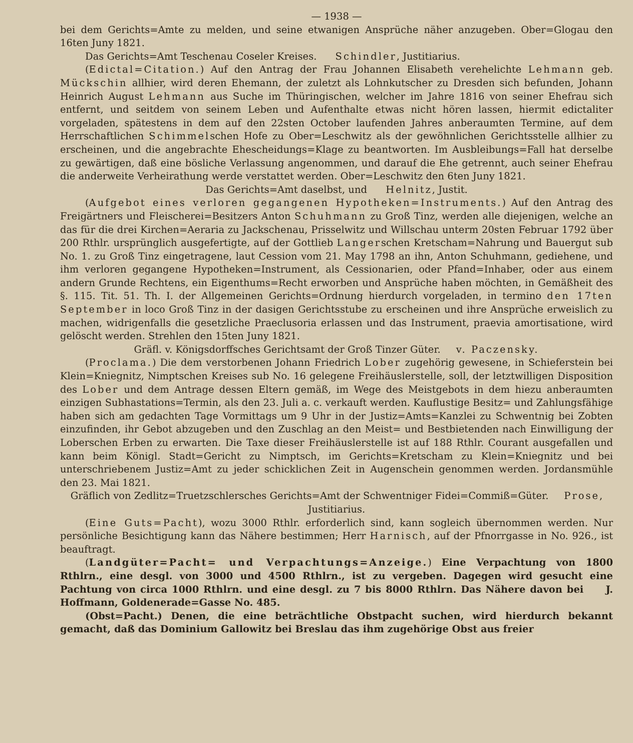— 1938 —
bei dem Gerichts=Amte zu melden, und seine etwanigen Ansprüche näher anzugeben. Ober=Glogau den 16ten Juny 1821.
Das Gerichts=Amt Teschenau Coseler Kreises. Schindler, Justitiarius.
(Edictal=Citation.) Auf den Antrag der Frau Johannen Elisabeth verehelichte Lehmann geb. Mückschin allhier, wird deren Ehemann, der zuletzt als Lohnkutscher zu Dresden sich befunden, Johann Heinrich August Lehmann aus Suche im Thüringischen, welcher im Jahre 1816 von seiner Ehefrau sich entfernt, und seitdem von seinem Leben und Aufenthalte etwas nicht hören lassen, hiermit edictaliter vorgeladen, spätestens in dem auf den 22sten October laufenden Jahres anberaumten Termine, auf dem Herrschaftlichen Schimmelschen Hofe zu Ober=Leschwitz als der gewöhnlichen Gerichtsstelle allhier zu erscheinen, und die angebrachte Ehescheidungs=Klage zu beantworten. Im Ausbleibungs=Fall hat derselbe zu gewärtigen, daß eine bösliche Verlassung angenommen, und darauf die Ehe getrennt, auch seiner Ehefrau die anderweite Verheirathung werde verstattet werden. Ober=Leschwitz den 6ten Juny 1821.
Das Gerichts=Amt daselbst, und Helnitz, Justit.
(Aufgebot eines verloren gegangenen Hypotheken=Instruments.) Auf den Antrag des Freigärtners und Fleischerei=Besitzers Anton Schuhmann zu Groß Tinz, werden alle diejenigen, welche an das für die drei Kirchen=Aeraria zu Jackschenau, Prisselwitz und Willschau unterm 20sten Februar 1792 über 200 Rthlr. ursprünglich ausgefertigte, auf der Gottlieb Langerschen Kretscham=Nahrung und Bauergut sub No. 1. zu Groß Tinz eingetragene, laut Cession vom 21. May 1798 an ihn, Anton Schuhmann, gediehene, und ihm verloren gegangene Hypotheken=Instrument, als Cessionarien, oder Pfand=Inhaber, oder aus einem andern Grunde Rechtens, ein Eigenthums=Recht erworben und Ansprüche haben möchten, in Gemäßheit des §. 115. Tit. 51. Th. I. der Allgemeinen Gerichts=Ordnung hierdurch vorgeladen, in termino den 17ten September in loco Groß Tinz in der dasigen Gerichtsstube zu erscheinen und ihre Ansprüche erweislich zu machen, widrigenfalls die gesetzliche Praeclusoria erlassen und das Instrument, praevia amortisatione, wird gelöscht werden. Strehlen den 15ten Juny 1821.
Gräfl. v. Königsdorffsches Gerichtsamt der Groß Tinzer Güter. v. Paczensky.
(Proclama.) Die dem verstorbenen Johann Friedrich Lober zugehörig gewesene, in Schieferstein bei Klein=Kniegnitz, Nimptschen Kreises sub No. 16 gelegene Freihäuslerstelle, soll, der letztwilligen Disposition des Lober und dem Antrage dessen Eltern gemäß, im Wege des Meistgebots in dem hiezu anberaumten einzigen Subhastations=Termin, als den 23. Juli a. c. verkauft werden. Kauflustige Besitz= und Zahlungsfähige haben sich am gedachten Tage Vormittags um 9 Uhr in der Justiz=Amts=Kanzlei zu Schwentnig bei Zobten einzufinden, ihr Gebot abzugeben und den Zuschlag an den Meist= und Bestbietenden nach Einwilligung der Loberschen Erben zu erwarten. Die Taxe dieser Freihäuslerstelle ist auf 188 Rthlr. Courant ausgefallen und kann beim Königl. Stadt=Gericht zu Nimptsch, im Gerichts=Kretscham zu Klein=Kniegnitz und bei unterschriebenem Justiz=Amt zu jeder schicklichen Zeit in Augenschein genommen werden. Jordansmühle den 23. Mai 1821.
Gräflich von Zedlitz=Truetzschlersches Gerichts=Amt der Schwentniger Fidei=Commiß=Güter. Prose, Justitiarius.
(Eine Guts=Pacht), wozu 3000 Rthlr. erforderlich sind, kann sogleich übernommen werden. Nur persönliche Besichtigung kann das Nähere bestimmen; Herr Harnisch, auf der Pfnorrgasse in No. 926., ist beauftragt.
(Landgüter=Pacht= und Verpachtungs=Anzeige.) Eine Verpachtung von 1800 Rthlrn., eine desgl. von 3000 und 4500 Rthlrn., ist zu vergeben. Dagegen wird gesucht eine Pachtung von circa 1000 Rthlrn. und eine desgl. zu 7 bis 8000 Rthlrn. Das Nähere davon bei J. Hoffmann, Goldenerade=Gasse No. 485.
(Obst=Pacht.) Denen, die eine beträchtliche Obstpacht suchen, wird hierdurch bekannt gemacht, daß das Dominium Gallowitz bei Breslau das ihm zugehörige Obst aus freier